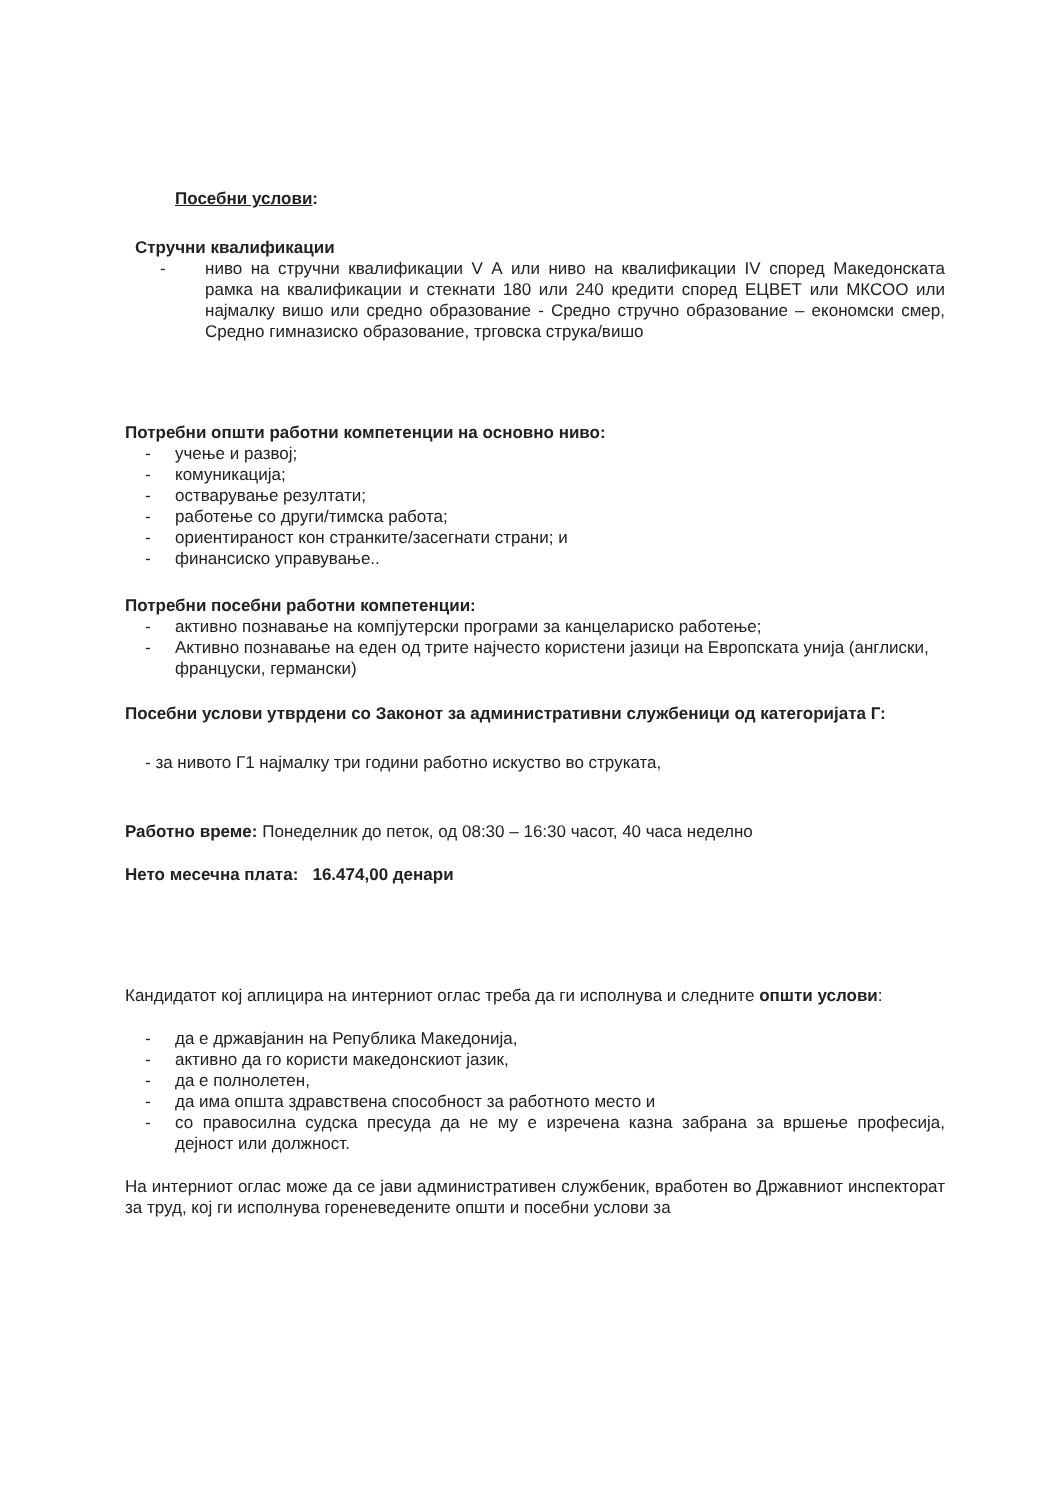Посебни услови:
Стручни квалификации
- ниво на стручни квалификации V А или ниво на квалификации IV според Македонската рамка на квалификации и стекнати 180 или 240 кредити според ЕЦВЕТ или МКСОО или најмалку вишо или средно образование - Средно стручно образование – економски смер, Средно гимназиско образование, трговска струка/вишо
Потребни општи работни компетенции на основно ниво:
- учење и развој;
- комуникација;
- остварување резултати;
- работење со други/тимска работа;
- ориентираност кон странките/засегнати страни; и
- финансиско управување..
Потребни посебни работни компетенции:
- активно познавање на компјутерски програми за канцелариско работење;
- Активно познавање на еден од трите најчесто користени јазици на Европската унија (англиски, француски, германски)
Посебни услови утврдени со Законот за административни службеници од категоријата Г:
- за нивото Г1 најмалку три години работно искуство во струката,
Работно време: Понеделник до петок, од 08:30 – 16:30 часот, 40 часа неделно
Нето месечна плата: 16.474,00 денари
Кандидатот кој аплицира на интерниот оглас треба да ги исполнува и следните општи услови:
- да е државјанин на Република Македонија,
- активно да го користи македонскиот јазик,
- да е полнолетен,
- да има општа здравствена способност за работното место и
- со правосилна судска пресуда да не му е изречена казна забрана за вршење професија, дејност или должност.
На интерниот оглас може да се јави административен службеник, вработен во Државниот инспекторат за труд, кој ги исполнува гореневедените општи и посебни услови за